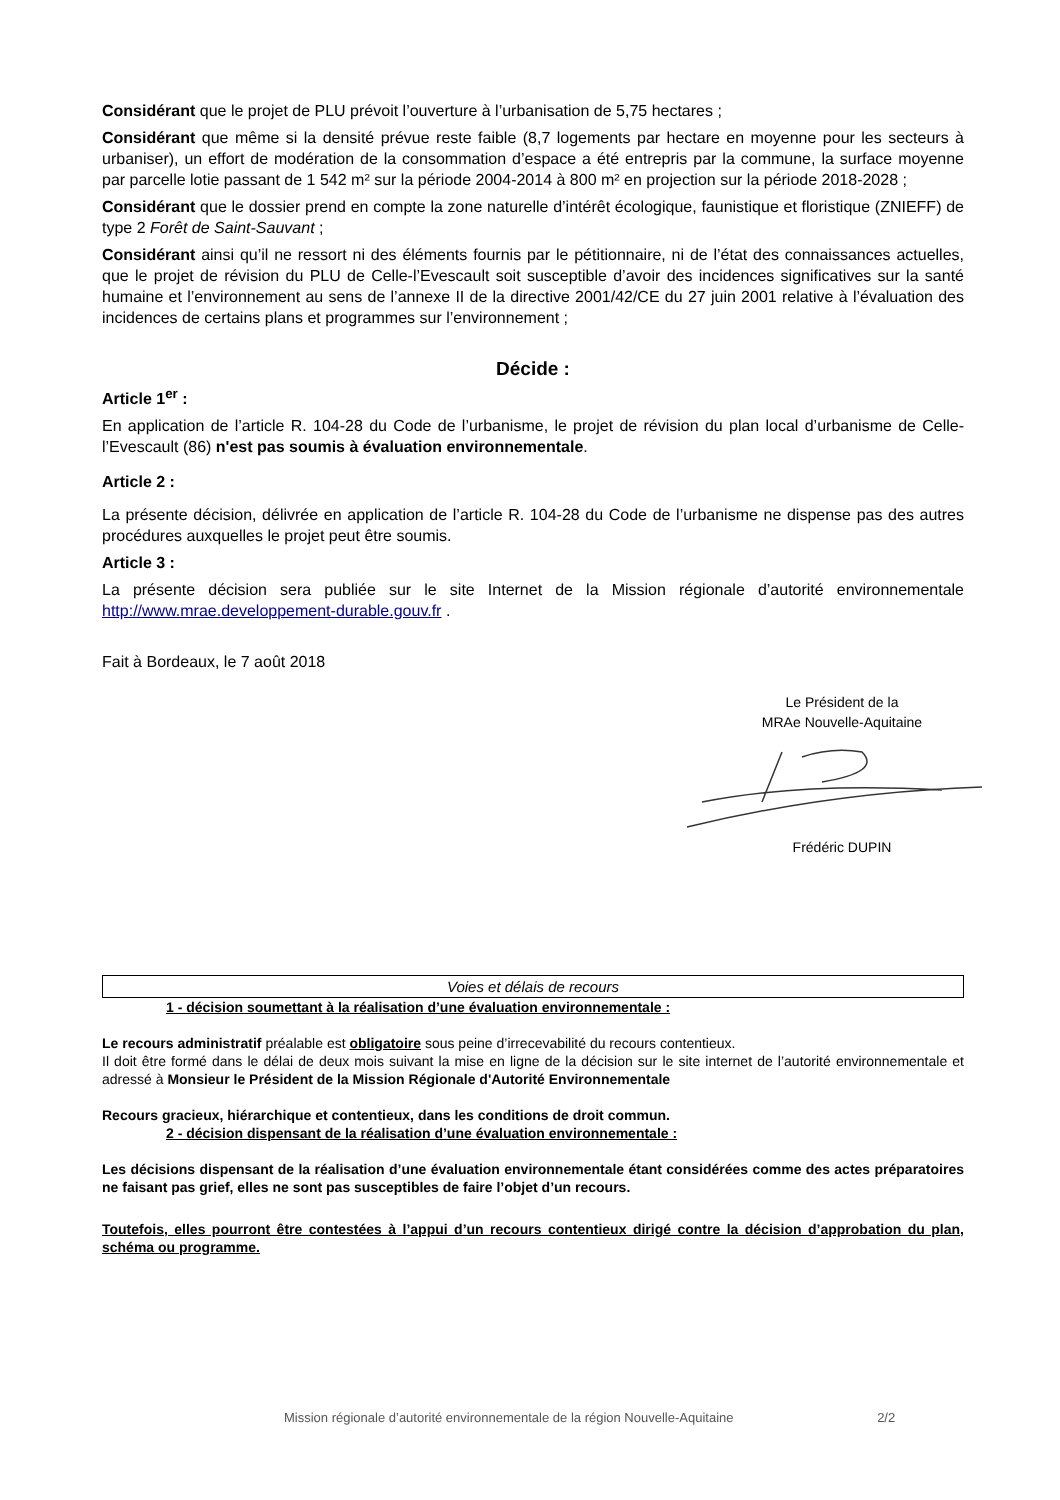Considérant que le projet de PLU prévoit l’ouverture à l’urbanisation de 5,75 hectares ;
Considérant que même si la densité prévue reste faible (8,7 logements par hectare en moyenne pour les secteurs à urbaniser), un effort de modération de la consommation d’espace a été entrepris par la commune, la surface moyenne par parcelle lotie passant de 1 542 m² sur la période 2004-2014 à 800 m² en projection sur la période 2018-2028 ;
Considérant que le dossier prend en compte la zone naturelle d’intérêt écologique, faunistique et floristique (ZNIEFF) de type 2 Forêt de Saint-Sauvant ;
Considérant ainsi qu’il ne ressort ni des éléments fournis par le pétitionnaire, ni de l’état des connaissances actuelles, que le projet de révision du PLU de Celle-l’Evescault soit susceptible d’avoir des incidences significatives sur la santé humaine et l’environnement au sens de l’annexe II de la directive 2001/42/CE du 27 juin 2001 relative à l’évaluation des incidences de certains plans et programmes sur l’environnement ;
Décide :
Article 1<sup>er</sup> :
En application de l’article R. 104-28 du Code de l’urbanisme, le projet de révision du plan local d’urbanisme de Celle-l’Evescault (86) n'est pas soumis à évaluation environnementale.
Article 2 :
La présente décision, délivrée en application de l’article R. 104-28 du Code de l’urbanisme ne dispense pas des autres procédures auxquelles le projet peut être soumis.
Article 3 :
La présente décision sera publiée sur le site Internet de la Mission régionale d’autorité environnementale http://www.mrae.developpement-durable.gouv.fr .
Fait à Bordeaux, le 7 août 2018
Le Président de la
MRAe Nouvelle-Aquitaine Frédéric DUPIN
Voies et délais de recours
1 - décision soumettant à la réalisation d’une évaluation environnementale :
Le recours administratif préalable est obligatoire sous peine d’irrecevabilité du recours contentieux.
Il doit être formé dans le délai de deux mois suivant la mise en ligne de la décision sur le site internet de l’autorité environnementale et adressé à Monsieur le Président de la Mission Régionale d'Autorité Environnementale
Recours gracieux, hiérarchique et contentieux, dans les conditions de droit commun.
2 - décision dispensant de la réalisation d’une évaluation environnementale :
Les décisions dispensant de la réalisation d’une évaluation environnementale étant considérées comme des actes préparatoires ne faisant pas grief, elles ne sont pas susceptibles de faire l’objet d’un recours.
Toutefois, elles pourront être contestées à l’appui d’un recours contentieux dirigé contre la décision d’approbation du plan, schéma ou programme.
Mission régionale d’autorité environnementale de la région Nouvelle-Aquitaine 2/2